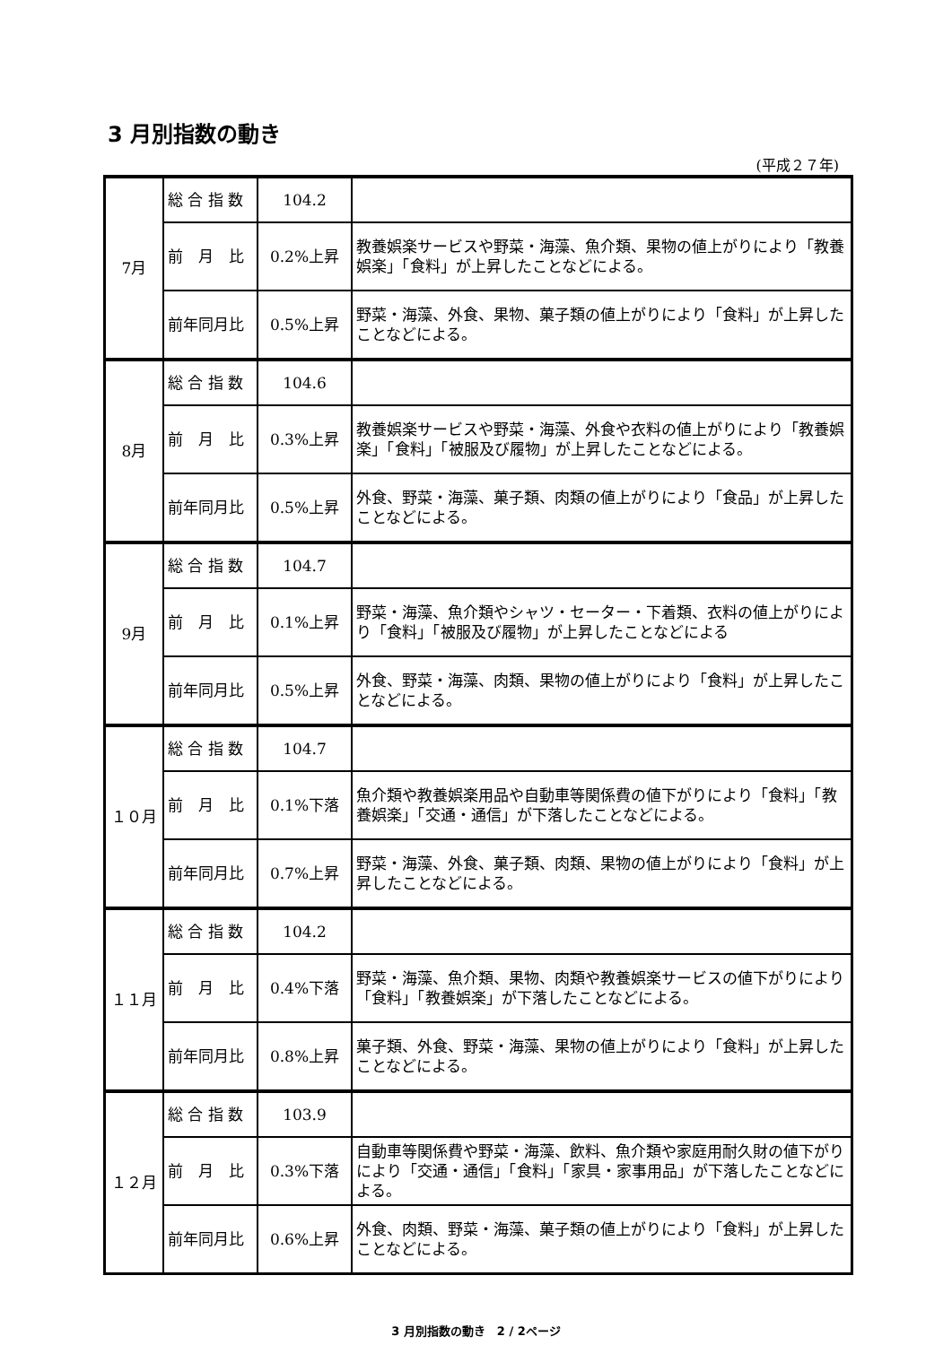3 月別指数の動き
(平成２７年)
| 7月 | 総 合 指 数 | 104.2 | |
| | 前 月 比 | 0.2%上昇 | 教養娯楽サービスや野菜・海藻、魚介類、果物の値上がりにより「教養娯楽」「食料」が上昇したことなどによる。 |
| | 前年同月比 | 0.5%上昇 | 野菜・海藻、外食、果物、菓子類の値上がりにより「食料」が上昇したことなどによる。 |
| 8月 | 総 合 指 数 | 104.6 | |
| | 前 月 比 | 0.3%上昇 | 教養娯楽サービスや野菜・海藻、外食や衣料の値上がりにより「教養娯楽」「食料」「被服及び履物」が上昇したことなどによる。 |
| | 前年同月比 | 0.5%上昇 | 外食、野菜・海藻、菓子類、肉類の値上がりにより「食品」が上昇したことなどによる。 |
| 9月 | 総 合 指 数 | 104.7 | |
| | 前 月 比 | 0.1%上昇 | 野菜・海藻、魚介類やシャツ・セーター・下着類、衣料の値上がりにより「食料」「被服及び履物」が上昇したことなどによる |
| | 前年同月比 | 0.5%上昇 | 外食、野菜・海藻、肉類、果物の値上がりにより「食料」が上昇したことなどによる。 |
| １０月 | 総 合 指 数 | 104.7 | |
| | 前 月 比 | 0.1%下落 | 魚介類や教養娯楽用品や自動車等関係費の値下がりにより「食料」「教養娯楽」「交通・通信」が下落したことなどによる。 |
| | 前年同月比 | 0.7%上昇 | 野菜・海藻、外食、菓子類、肉類、果物の値上がりにより「食料」が上昇したことなどによる。 |
| １１月 | 総 合 指 数 | 104.2 | |
| | 前 月 比 | 0.4%下落 | 野菜・海藻、魚介類、果物、肉類や教養娯楽サービスの値下がりにより「食料」「教養娯楽」が下落したことなどによる。 |
| | 前年同月比 | 0.8%上昇 | 菓子類、外食、野菜・海藻、果物の値上がりにより「食料」が上昇したことなどによる。 |
| １２月 | 総 合 指 数 | 103.9 | |
| | 前 月 比 | 0.3%下落 | 自動車等関係費や野菜・海藻、飲料、魚介類や家庭用耐久財の値下がりにより「交通・通信」「食料」「家具・家事用品」が下落したことなどによる。 |
| | 前年同月比 | 0.6%上昇 | 外食、肉類、野菜・海藻、菓子類の値上がりにより「食料」が上昇したことなどによる。 |
3 月別指数の動き　2 / 2ページ